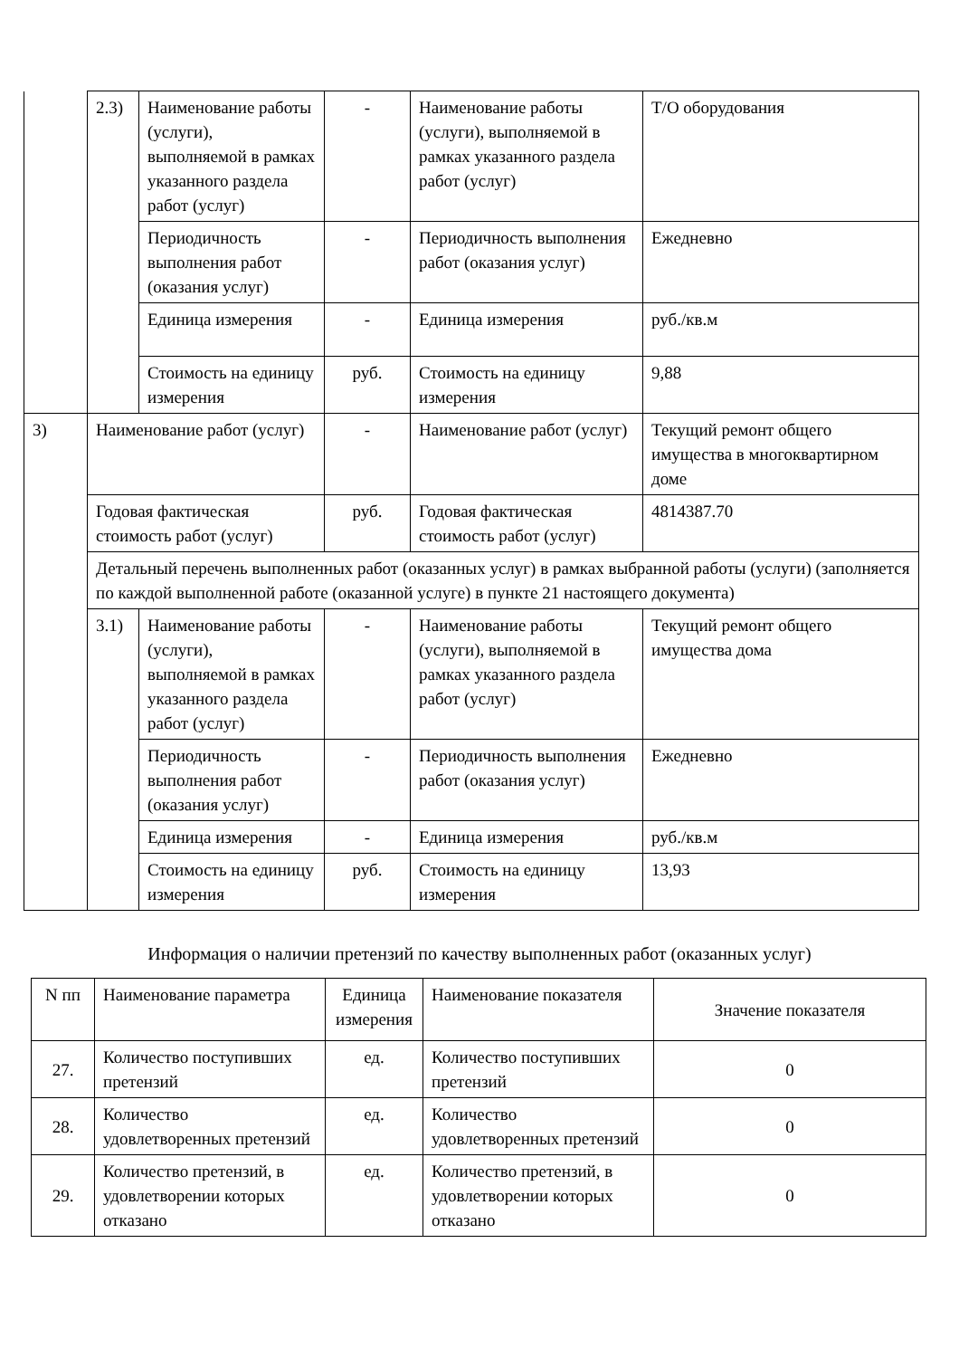| | 2.3) | Наименование работы (услуги), выполняемой в рамках указанного раздела работ (услуг) | - | Наименование работы (услуги), выполняемой в рамках указанного раздела работ (услуг) | Т/О оборудования |
| | | Периодичность выполнения работ (оказания услуг) | - | Периодичность выполнения работ (оказания услуг) | Ежедневно |
| | | Единица измерения | - | Единица измерения | руб./кв.м |
| | | Стоимость на единицу измерения | руб. | Стоимость на единицу измерения | 9,88 |
| 3) | Наименование работ (услуг) | | - | Наименование работ (услуг) | Текущий ремонт общего имущества в многоквартирном доме |
| | Годовая фактическая стоимость работ (услуг) | | руб. | Годовая фактическая стоимость работ (услуг) | 4814387.70 |
| | Детальный перечень выполненных работ (оказанных услуг) в рамках выбранной работы (услуги) (заполняется по каждой выполненной работе (оказанной услуге) в пункте 21 настоящего документа) | | | | |
| | 3.1) | Наименование работы (услуги), выполняемой в рамках указанного раздела работ (услуг) | - | Наименование работы (услуги), выполняемой в рамках указанного раздела работ (услуг) | Текущий ремонт общего имущества дома |
| | | Периодичность выполнения работ (оказания услуг) | - | Периодичность выполнения работ (оказания услуг) | Ежедневно |
| | | Единица измерения | - | Единица измерения | руб./кв.м |
| | | Стоимость на единицу измерения | руб. | Стоимость на единицу измерения | 13,93 |
Информация о наличии претензий по качеству выполненных работ (оказанных услуг)
| N пп | Наименование параметра | Единица измерения | Наименование показателя | Значение показателя |
| --- | --- | --- | --- | --- |
| 27. | Количество поступивших претензий | ед. | Количество поступивших претензий | 0 |
| 28. | Количество удовлетворенных претензий | ед. | Количество удовлетворенных претензий | 0 |
| 29. | Количество претензий, в удовлетворении которых отказано | ед. | Количество претензий, в удовлетворении которых отказано | 0 |